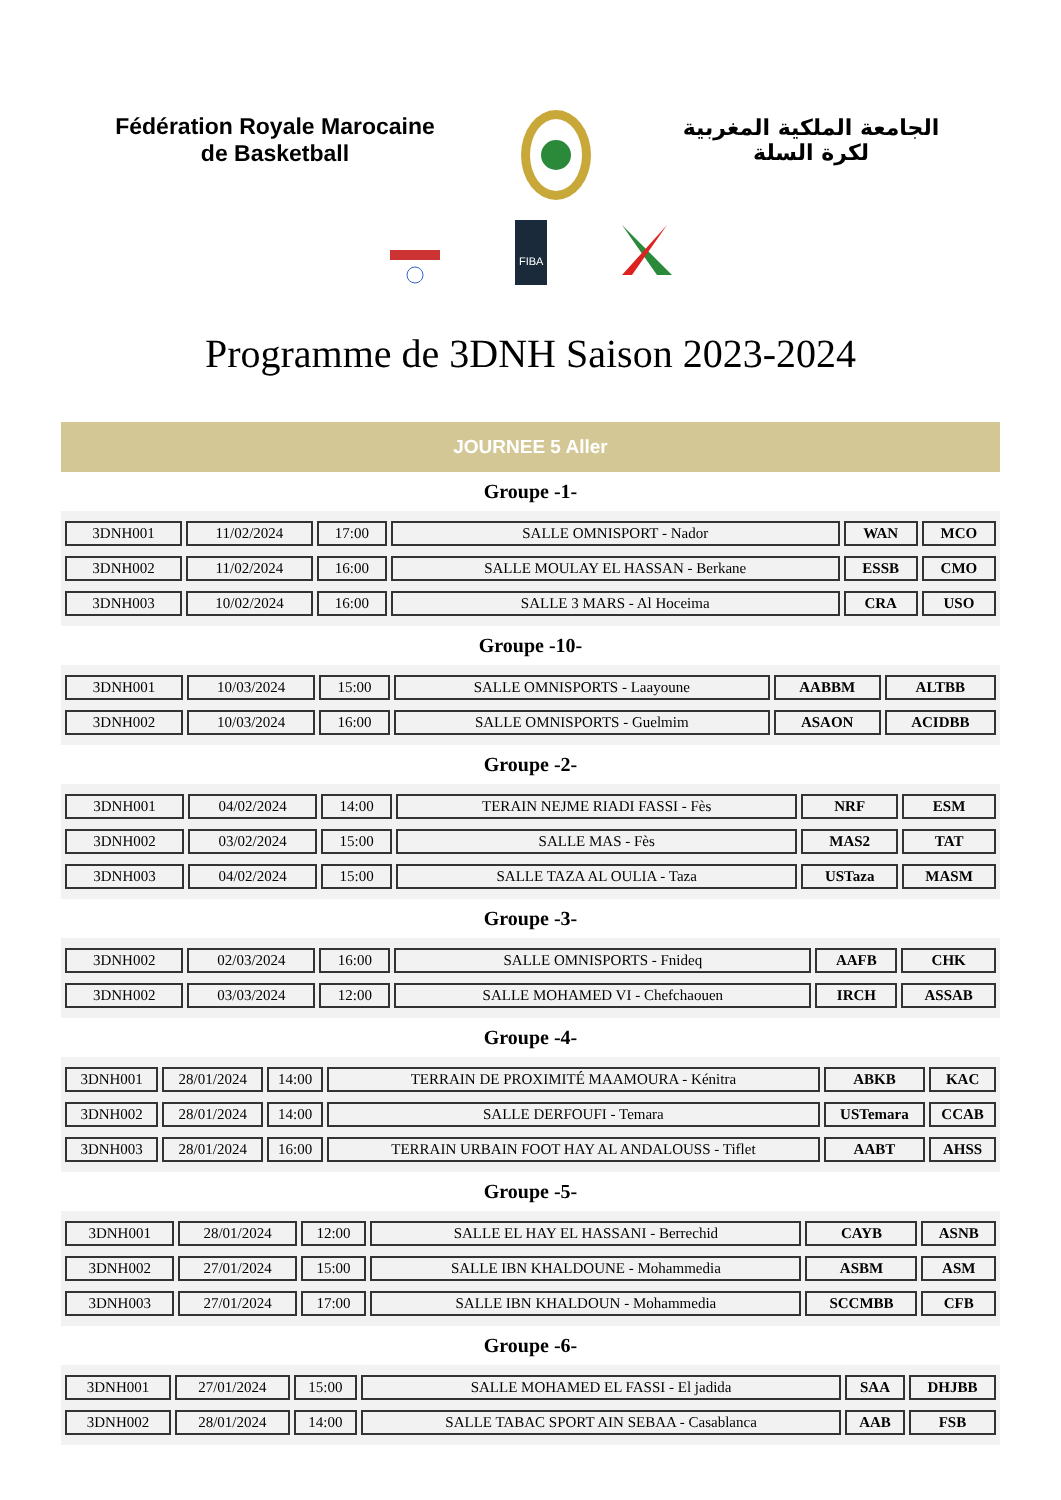Fédération Royale Marocaine
de Basketball
الجامعة الملكية المغربية
لكرة السلة
FIBA
Programme de 3DNH Saison 2023-2024
JOURNEE 5 Aller
Groupe -1-
| 3DNH001 | 11/02/2024 | 17:00 | SALLE OMNISPORT - Nador | WAN | MCO |
| 3DNH002 | 11/02/2024 | 16:00 | SALLE MOULAY EL HASSAN - Berkane | ESSB | CMO |
| 3DNH003 | 10/02/2024 | 16:00 | SALLE 3 MARS - Al Hoceima | CRA | USO |
Groupe -10-
| 3DNH001 | 10/03/2024 | 15:00 | SALLE OMNISPORTS - Laayoune | AABBM | ALTBB |
| 3DNH002 | 10/03/2024 | 16:00 | SALLE OMNISPORTS - Guelmim | ASAON | ACIDBB |
Groupe -2-
| 3DNH001 | 04/02/2024 | 14:00 | TERAIN NEJME RIADI FASSI - Fès | NRF | ESM |
| 3DNH002 | 03/02/2024 | 15:00 | SALLE MAS - Fès | MAS2 | TAT |
| 3DNH003 | 04/02/2024 | 15:00 | SALLE TAZA AL OULIA - Taza | USTaza | MASM |
Groupe -3-
| 3DNH002 | 02/03/2024 | 16:00 | SALLE OMNISPORTS - Fnideq | AAFB | CHK |
| 3DNH002 | 03/03/2024 | 12:00 | SALLE MOHAMED VI - Chefchaouen | IRCH | ASSAB |
Groupe -4-
| 3DNH001 | 28/01/2024 | 14:00 | TERRAIN DE PROXIMITÉ MAAMOURA - Kénitra | ABKB | KAC |
| 3DNH002 | 28/01/2024 | 14:00 | SALLE DERFOUFI - Temara | USTemara | CCAB |
| 3DNH003 | 28/01/2024 | 16:00 | TERRAIN URBAIN FOOT HAY AL ANDALOUSS - Tiflet | AABT | AHSS |
Groupe -5-
| 3DNH001 | 28/01/2024 | 12:00 | SALLE EL HAY EL HASSANI - Berrechid | CAYB | ASNB |
| 3DNH002 | 27/01/2024 | 15:00 | SALLE IBN KHALDOUNE - Mohammedia | ASBM | ASM |
| 3DNH003 | 27/01/2024 | 17:00 | SALLE IBN KHALDOUN - Mohammedia | SCCMBB | CFB |
Groupe -6-
| 3DNH001 | 27/01/2024 | 15:00 | SALLE MOHAMED EL FASSI - El jadida | SAA | DHJBB |
| 3DNH002 | 28/01/2024 | 14:00 | SALLE TABAC SPORT AIN SEBAA - Casablanca | AAB | FSB |